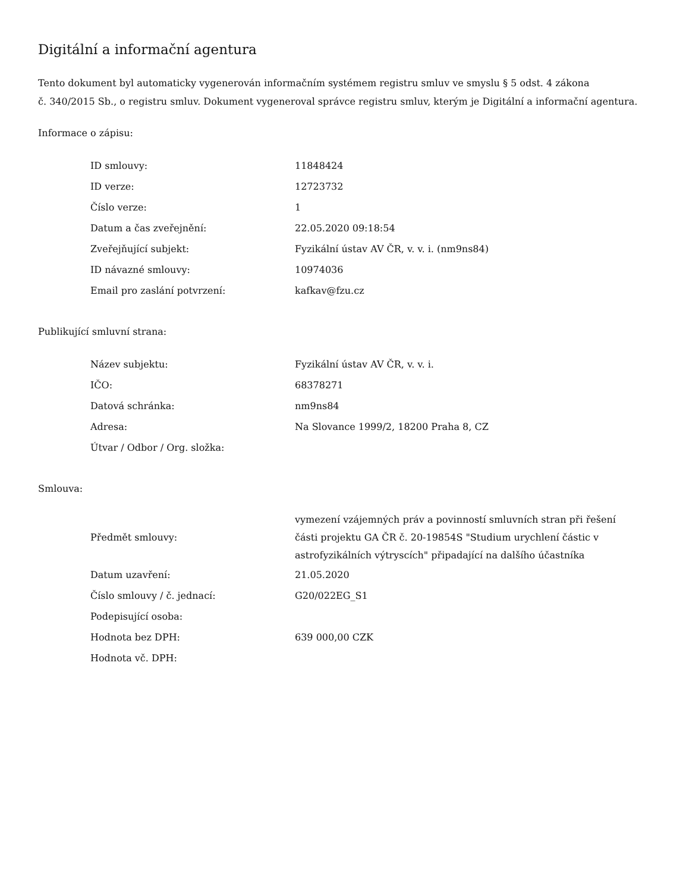Digitální a informační agentura
Tento dokument byl automaticky vygenerován informačním systémem registru smluv ve smyslu § 5 odst. 4 zákona
č. 340/2015 Sb., o registru smluv. Dokument vygeneroval správce registru smluv, kterým je Digitální a informační agentura.
Informace o zápisu:
| ID smlouvy: | 11848424 |
| ID verze: | 12723732 |
| Číslo verze: | 1 |
| Datum a čas zveřejnění: | 22.05.2020 09:18:54 |
| Zveřejňující subjekt: | Fyzikální ústav AV ČR, v. v. i. (nm9ns84) |
| ID návazné smlouvy: | 10974036 |
| Email pro zaslání potvrzení: | kafkav@fzu.cz |
Publikující smluvní strana:
| Název subjektu: | Fyzikální ústav AV ČR, v. v. i. |
| IČO: | 68378271 |
| Datová schránka: | nm9ns84 |
| Adresa: | Na Slovance 1999/2, 18200 Praha 8, CZ |
| Útvar / Odbor / Org. složka: | |
Smlouva:
| Předmět smlouvy: | vymezení vzájemných práv a povinností smluvních stran při řešení části projektu GA ČR č. 20-19854S "Studium urychlení částic v astrofyzikálních výtryscích" připadající na dalšího účastníka |
| Datum uzavření: | 21.05.2020 |
| Číslo smlouvy / č. jednací: | G20/022EG_S1 |
| Podepisující osoba: | |
| Hodnota bez DPH: | 639 000,00 CZK |
| Hodnota vč. DPH: | |